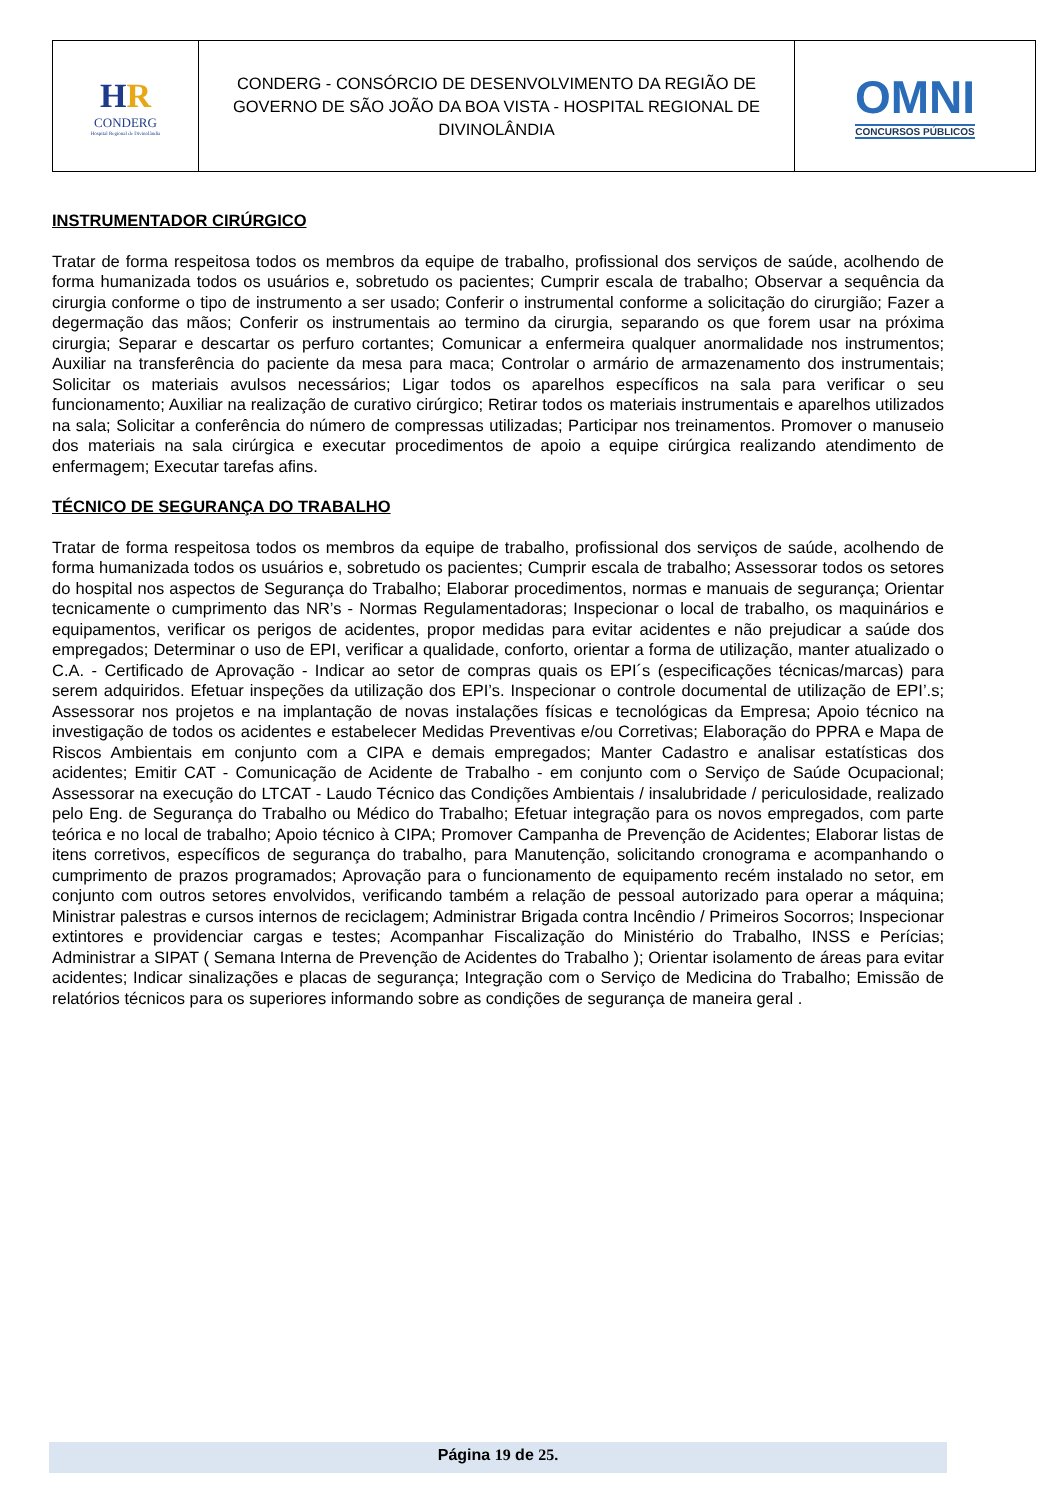| H R CONDERG Hospital Regional de Divinolândia | CONDERG - CONSÓRCIO DE DESENVOLVIMENTO DA REGIÃO DE GOVERNO DE SÃO JOÃO DA BOA VISTA - HOSPITAL REGIONAL DE DIVINOLÂNDIA | OMNI CONCURSOS PÚBLICOS |
INSTRUMENTADOR CIRÚRGICO
Tratar de forma respeitosa todos os membros da equipe de trabalho, profissional dos serviços de saúde, acolhendo de forma humanizada todos os usuários e, sobretudo os pacientes; Cumprir escala de trabalho; Observar a sequência da cirurgia conforme o tipo de instrumento a ser usado; Conferir o instrumental conforme a solicitação do cirurgião; Fazer a degermação das mãos; Conferir os instrumentais ao termino da cirurgia, separando os que forem usar na próxima cirurgia; Separar e descartar os perfuro cortantes; Comunicar a enfermeira qualquer anormalidade nos instrumentos; Auxiliar na transferência do paciente da mesa para maca; Controlar o armário de armazenamento dos instrumentais; Solicitar os materiais avulsos necessários; Ligar todos os aparelhos específicos na sala para verificar o seu funcionamento; Auxiliar na realização de curativo cirúrgico; Retirar todos os materiais instrumentais e aparelhos utilizados na sala; Solicitar a conferência do número de compressas utilizadas; Participar nos treinamentos. Promover o manuseio dos materiais na sala cirúrgica e executar procedimentos de apoio a equipe cirúrgica realizando atendimento de enfermagem; Executar tarefas afins.
TÉCNICO DE SEGURANÇA DO TRABALHO
Tratar de forma respeitosa todos os membros da equipe de trabalho, profissional dos serviços de saúde, acolhendo de forma humanizada todos os usuários e, sobretudo os pacientes; Cumprir escala de trabalho; Assessorar todos os setores do hospital nos aspectos de Segurança do Trabalho; Elaborar procedimentos, normas e manuais de segurança; Orientar tecnicamente o cumprimento das NR’s - Normas Regulamentadoras; Inspecionar o local de trabalho, os maquinários e equipamentos, verificar os perigos de acidentes, propor medidas para evitar acidentes e não prejudicar a saúde dos empregados; Determinar o uso de EPI, verificar a qualidade, conforto, orientar a forma de utilização, manter atualizado o C.A. - Certificado de Aprovação - Indicar ao setor de compras quais os EPI´s (especificações técnicas/marcas) para serem adquiridos. Efetuar inspeções da utilização dos EPI’s. Inspecionar o controle documental de utilização de EPI’.s; Assessorar nos projetos e na implantação de novas instalações físicas e tecnológicas da Empresa; Apoio técnico na investigação de todos os acidentes e estabelecer Medidas Preventivas e/ou Corretivas; Elaboração do PPRA e Mapa de Riscos Ambientais em conjunto com a CIPA e demais empregados; Manter Cadastro e analisar estatísticas dos acidentes; Emitir CAT - Comunicação de Acidente de Trabalho - em conjunto com o Serviço de Saúde Ocupacional; Assessorar na execução do LTCAT - Laudo Técnico das Condições Ambientais / insalubridade / periculosidade, realizado pelo Eng. de Segurança do Trabalho ou Médico do Trabalho; Efetuar integração para os novos empregados, com parte teórica e no local de trabalho; Apoio técnico à CIPA; Promover Campanha de Prevenção de Acidentes; Elaborar listas de itens corretivos, específicos de segurança do trabalho, para Manutenção, solicitando cronograma e acompanhando o cumprimento de prazos programados; Aprovação para o funcionamento de equipamento recém instalado no setor, em conjunto com outros setores envolvidos, verificando também a relação de pessoal autorizado para operar a máquina; Ministrar palestras e cursos internos de reciclagem; Administrar Brigada contra Incêndio / Primeiros Socorros; Inspecionar extintores e providenciar cargas e testes; Acompanhar Fiscalização do Ministério do Trabalho, INSS e Perícias; Administrar a SIPAT ( Semana Interna de Prevenção de Acidentes do Trabalho ); Orientar isolamento de áreas para evitar acidentes; Indicar sinalizações e placas de segurança; Integração com o Serviço de Medicina do Trabalho; Emissão de relatórios técnicos para os superiores informando sobre as condições de segurança de maneira geral .
Página 19 de 25.